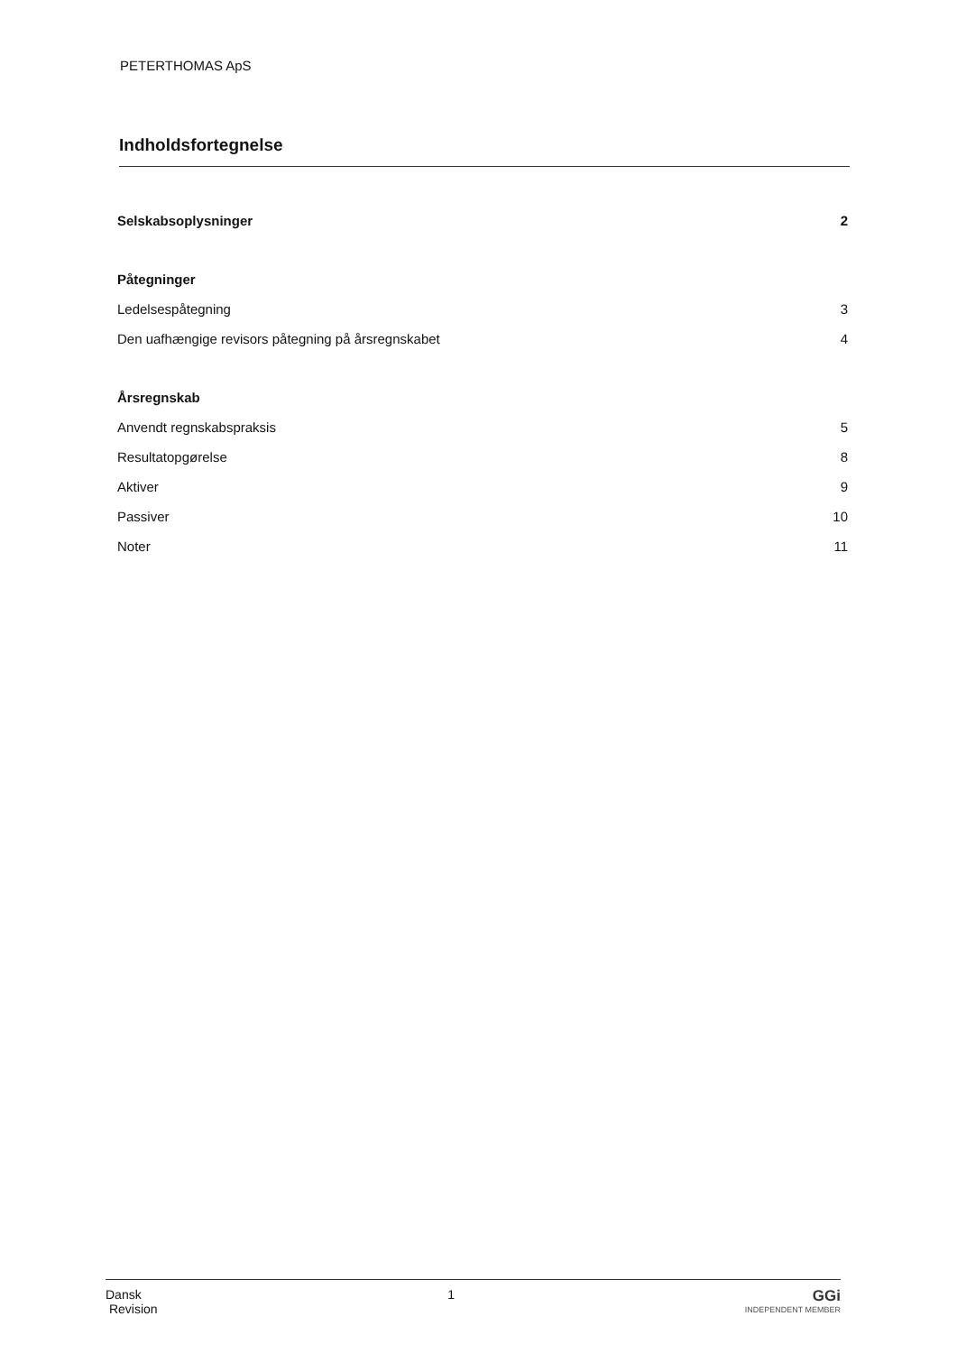PETERTHOMAS ApS
Indholdsfortegnelse
Selskabsoplysninger 2
Påtegninger
Ledelsespåtegning 3
Den uafhængige revisors påtegning på årsregnskabet 4
Årsregnskab
Anvendt regnskabspraksis 5
Resultatopgørelse 8
Aktiver 9
Passiver 10
Noter 11
Dansk
Revision
1
GGi
INDEPENDENT MEMBER